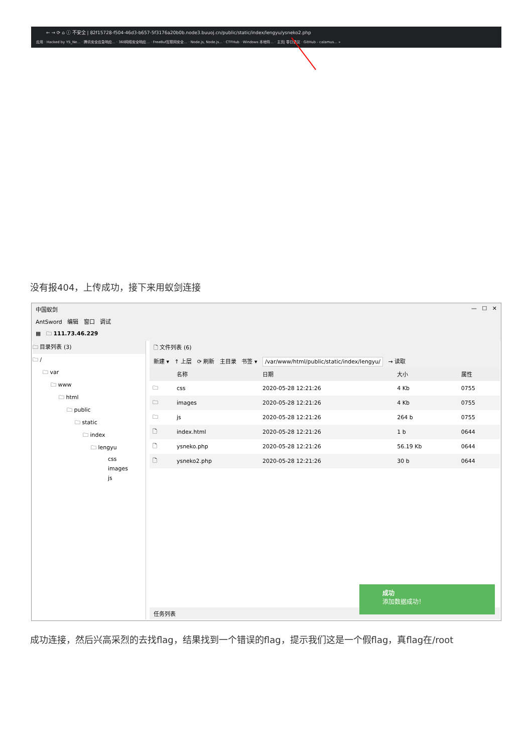← → ⟳ ⌂ ⓘ 不安全 | 82f15728-f504-46d3-b657-5f3176a20b0b.node3.buuoj.cn/public/static/index/lengyu/ysneko2.php
应用 · Hacked by YS_Ne... · 腾讯安全应急响应... · 360网络安全响应... · FreeBuf互联网安全... · Node.js, Node.js... · CTFHub · Windows 本地特... · 主页| 零日倡议 · GitHub - calamus... »
没有报404，上传成功，接下来用蚁剑连接
中国蚁剑 — ☐ ✕
AntSword 编辑 窗口 调试
▦ 🗀 111.73.46.229
🗀 目录列表 (3)
🗀 /
🗀 var
🗀 www
🗀 html
🗀 public
🗀 static
🗀 index
🗀 lengyu
css
images
js
🗋 文件列表 (6)
新建 ▾ ↑ 上层 ⟳ 刷新 主目录 书签 ▾ /var/www/html/public/static/index/lengyu/ → 读取
| | 名称 | 日期 | 大小 | 属性 |
| --- | --- | --- | --- | --- |
| 🗀 | css | 2020-05-28 12:21:26 | 4 Kb | 0755 |
| 🗀 | images | 2020-05-28 12:21:26 | 4 Kb | 0755 |
| 🗀 | js | 2020-05-28 12:21:26 | 264 b | 0755 |
| 🗋 | index.html | 2020-05-28 12:21:26 | 1 b | 0644 |
| 🗋 | ysneko.php | 2020-05-28 12:21:26 | 56.19 Kb | 0644 |
| 🗋 | ysneko2.php | 2020-05-28 12:21:26 | 30 b | 0644 |
任务列表
成功
添加数据成功！
成功连接，然后兴高采烈的去找flag，结果找到一个错误的flag，提示我们这是一个假flag，真flag在/root